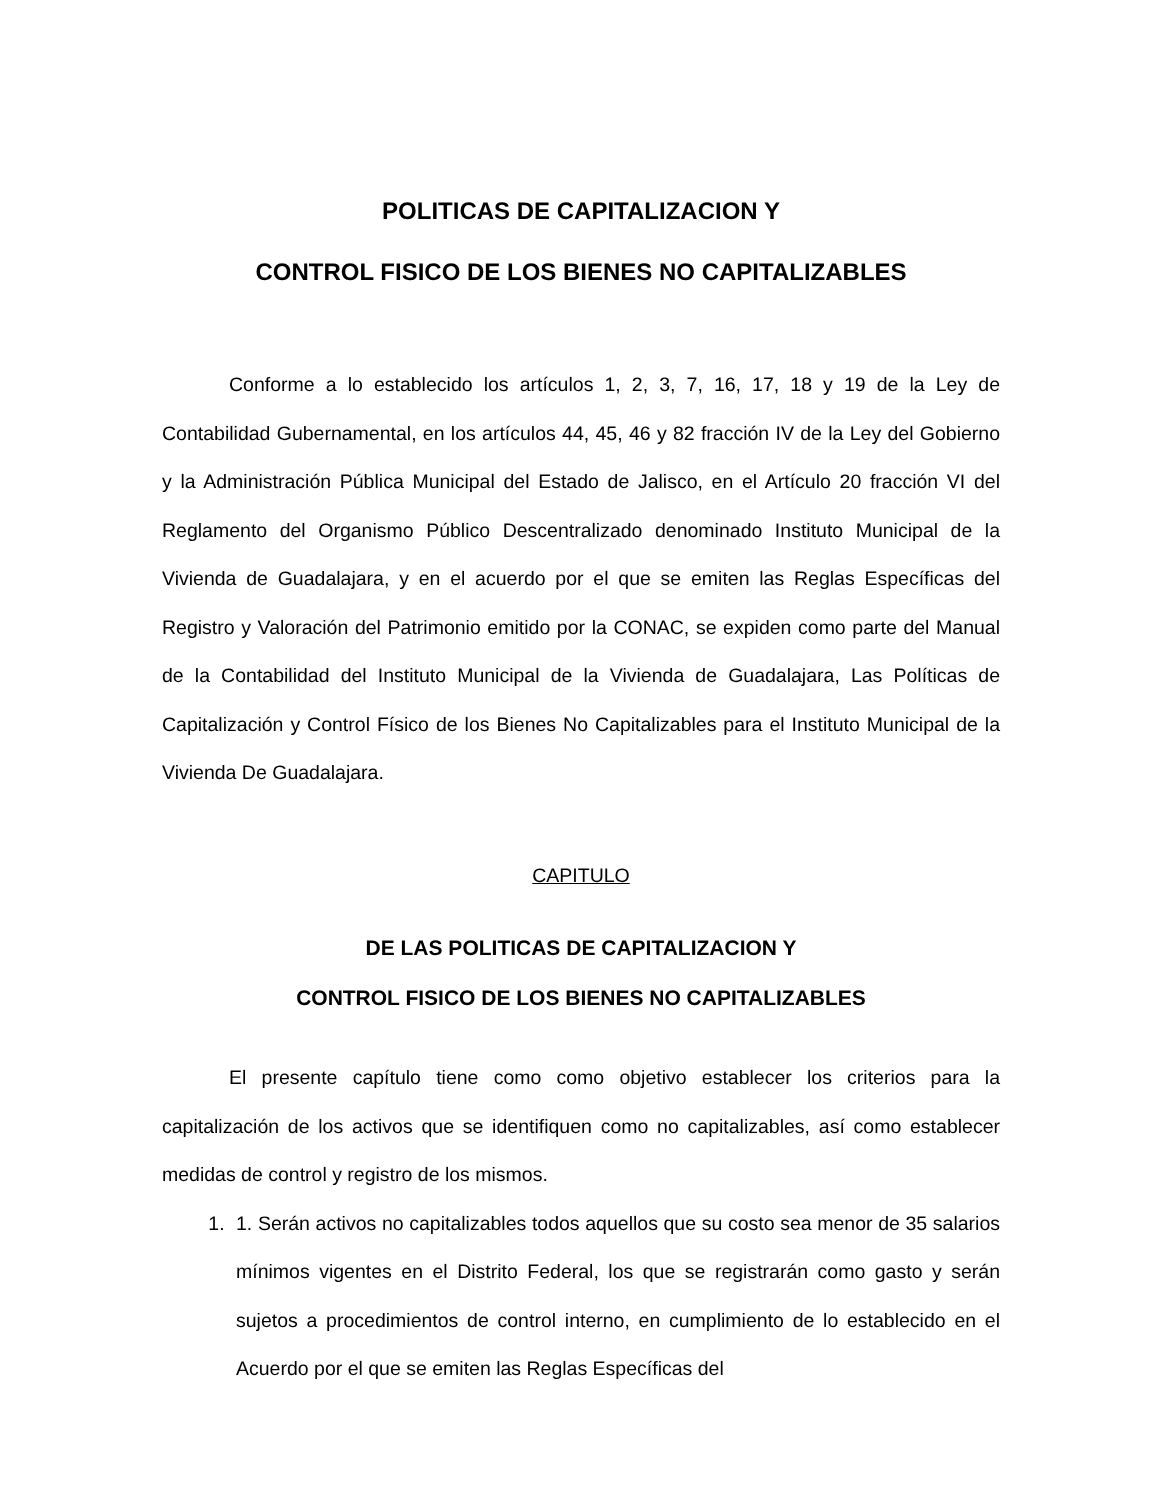POLITICAS DE CAPITALIZACION Y
CONTROL FISICO DE LOS BIENES NO CAPITALIZABLES
Conforme a lo establecido los artículos 1, 2, 3, 7, 16, 17, 18 y 19 de la Ley de Contabilidad Gubernamental, en los artículos 44, 45, 46 y 82 fracción IV de la Ley del Gobierno y la Administración Pública Municipal del Estado de Jalisco, en el Artículo 20 fracción VI del Reglamento del Organismo Público Descentralizado denominado Instituto Municipal de la Vivienda de Guadalajara, y en el acuerdo por el que se emiten las Reglas Específicas del Registro y Valoración del Patrimonio emitido por la CONAC, se expiden como parte del Manual de la Contabilidad del Instituto Municipal de la Vivienda de Guadalajara, Las Políticas de Capitalización y Control Físico de los Bienes No Capitalizables para el Instituto Municipal de la Vivienda De Guadalajara.
CAPITULO
DE LAS POLITICAS DE CAPITALIZACION Y
CONTROL FISICO DE LOS BIENES NO CAPITALIZABLES
El presente capítulo tiene como como objetivo establecer los criterios para la capitalización de los activos que se identifiquen como no capitalizables, así como establecer medidas de control y registro de los mismos.
1. 1. Serán activos no capitalizables todos aquellos que su costo sea menor de 35 salarios mínimos vigentes en el Distrito Federal, los que se registrarán como gasto y serán sujetos a procedimientos de control interno, en cumplimiento de lo establecido en el Acuerdo por el que se emiten las Reglas Específicas del